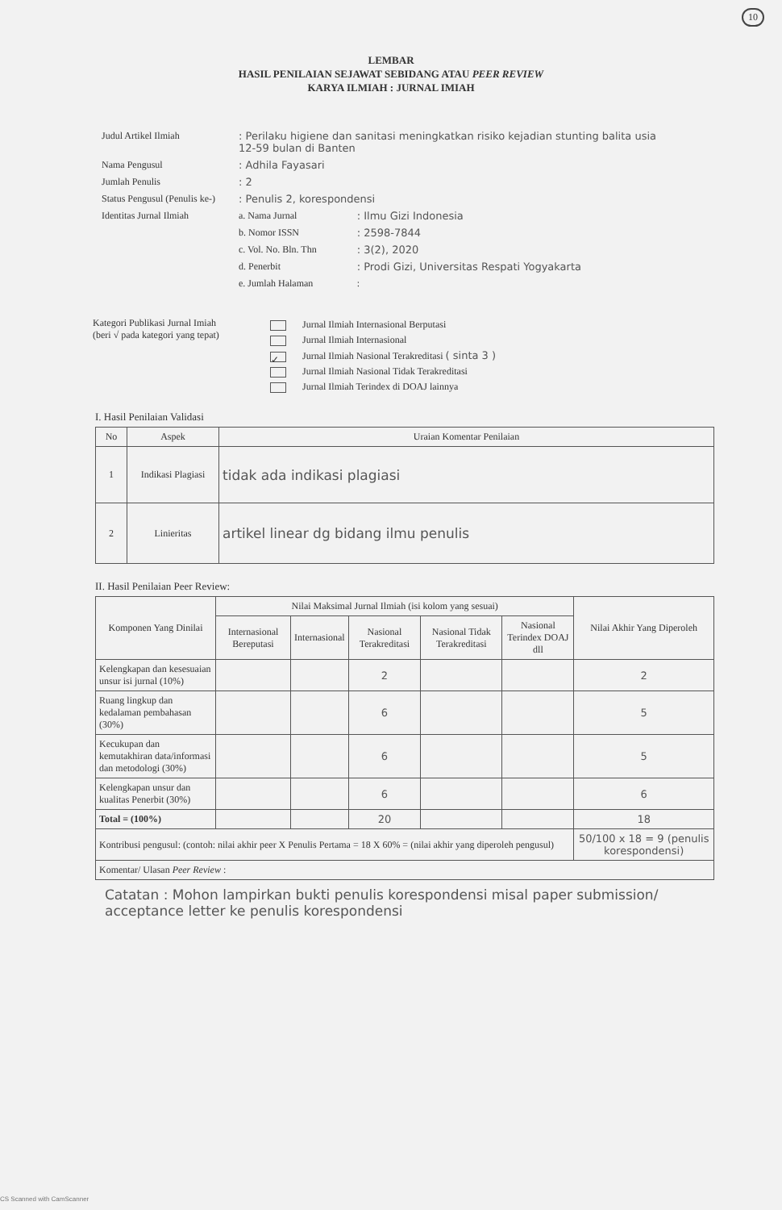10
LEMBAR
HASIL PENILAIAN SEJAWAT SEBIDANG ATAU PEER REVIEW
KARYA ILMIAH : JURNAL IMIAH
| Judul Artikel Ilmiah | : Perilaku higiene dan sanitasi meningkatkan risiko kejadian stunting balita usia 12-59 bulan di Banten | |
| Nama Pengusul | : Adhila Fayasari | |
| Jumlah Penulis | : 2 | |
| Status Pengusul (Penulis ke-) | : Penulis 2, korespondensi | |
| Identitas Jurnal Ilmiah | a. Nama Jurnal | : Ilmu Gizi Indonesia |
| | b. Nomor ISSN | : 2598-7844 |
| | c. Vol. No. Bln. Thn | : 3(2), 2020 |
| | d. Penerbit | : Prodi Gizi, Universitas Respati Yogyakarta |
| | e. Jumlah Halaman | : |
Kategori Publikasi Jurnal Imiah
(beri √ pada kategori yang tepat)
Jurnal Ilmiah Internasional Berputasi
Jurnal Ilmiah Internasional
✓ Jurnal Ilmiah Nasional Terakreditasi ( sinta 3 )
Jurnal Ilmiah Nasional Tidak Terakreditasi
Jurnal Ilmiah Terindex di DOAJ lainnya
I. Hasil Penilaian Validasi
| No | Aspek | Uraian Komentar Penilaian |
| --- | --- | --- |
| 1 | Indikasi Plagiasi | tidak ada indikasi plagiasi |
| 2 | Linieritas | artikel linear dg bidang ilmu penulis |
II. Hasil Penilaian Peer Review:
| Komponen Yang Dinilai | Nilai Maksimal Jurnal Ilmiah (isi kolom yang sesuai) | | | | | Nilai Akhir Yang Diperoleh |
| --- | --- | --- | --- | --- | --- | --- |
| | Internasional Bereputasi | Internasional | Nasional Terakreditasi | Nasional Tidak Terakreditasi | Nasional Terindex DOAJ dll | |
| Kelengkapan dan kesesuaian unsur isi jurnal (10%) | | | 2 | | | 2 |
| Ruang lingkup dan kedalaman pembahasan (30%) | | | 6 | | | 5 |
| Kecukupan dan kemutakhiran data/informasi dan metodologi (30%) | | | 6 | | | 5 |
| Kelengkapan unsur dan kualitas Penerbit (30%) | | | 6 | | | 6 |
| Total = (100%) | | | 20 | | | 18 |
| Kontribusi pengusul: (contoh: nilai akhir peer X Penulis Pertama = 18 X 60% = (nilai akhir yang diperoleh pengusul) | | | | | | 50/100 x 18 = 9 (penulis korespondensi) |
| Komentar/ Ulasan Peer Review : | | | | | | |
Catatan : Mohon lampirkan bukti penulis korespondensi misal paper submission/ acceptance letter ke penulis korespondensi
CS Scanned with CamScanner